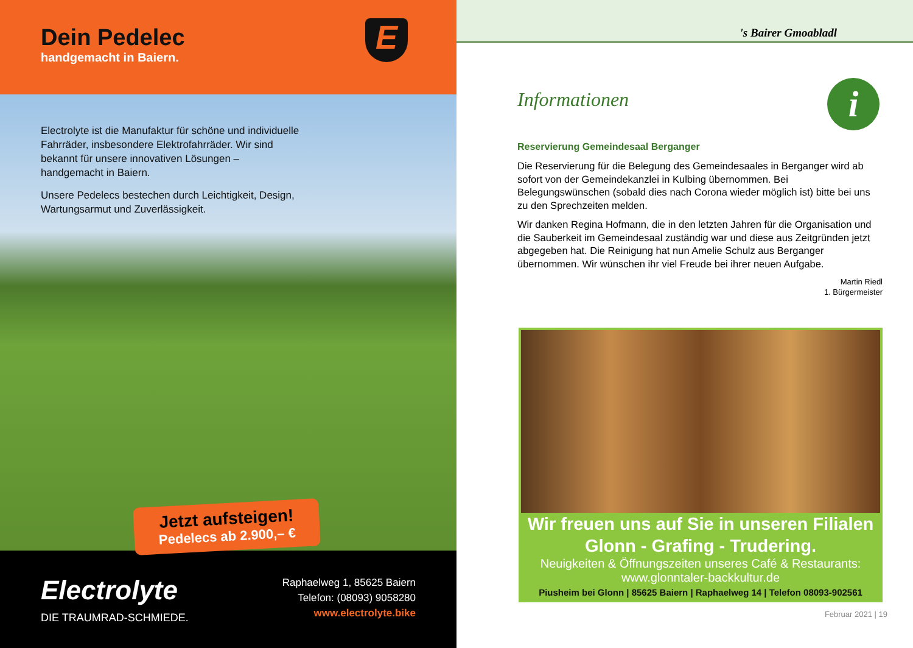Dein Pedelec
handgemacht in Baiern.
E
Electrolyte ist die Manufaktur für schöne und individuelle Fahrräder, insbesondere Elektrofahrräder. Wir sind bekannt für unsere innovativen Lösungen – handgemacht in Baiern.
Unsere Pedelecs bestechen durch Leichtigkeit, Design, Wartungsarmut und Zuverlässigkeit.
Jetzt aufsteigen!
Pedelecs ab 2.900,– €
Electrolyte
DIE TRAUMRAD-SCHMIEDE.
Raphaelweg 1, 85625 Baiern
Telefon: (08093) 9058280
www.electrolyte.bike
's Bairer Gmoabladl
i
Informationen
Reservierung Gemeindesaal Berganger
Die Reservierung für die Belegung des Gemeindesaales in Berganger wird ab sofort von der Gemeindekanzlei in Kulbing übernommen. Bei Belegungswünschen (sobald dies nach Corona wieder möglich ist) bitte bei uns zu den Sprechzeiten melden.
Wir danken Regina Hofmann, die in den letzten Jahren für die Organisation und die Sauberkeit im Gemeindesaal zuständig war und diese aus Zeitgründen jetzt abgegeben hat. Die Reinigung hat nun Amelie Schulz aus Berganger übernommen. Wir wünschen ihr viel Freude bei ihrer neuen Aufgabe.
Martin Riedl
1. Bürgermeister
Wir freuen uns auf Sie in unseren Filialen
Glonn - Grafing - Trudering.
Neuigkeiten & Öffnungszeiten unseres Café & Restaurants:
www.glonntaler-backkultur.de
Piusheim bei Glonn | 85625 Baiern | Raphaelweg 14 | Telefon 08093-902561
Februar 2021 | 19